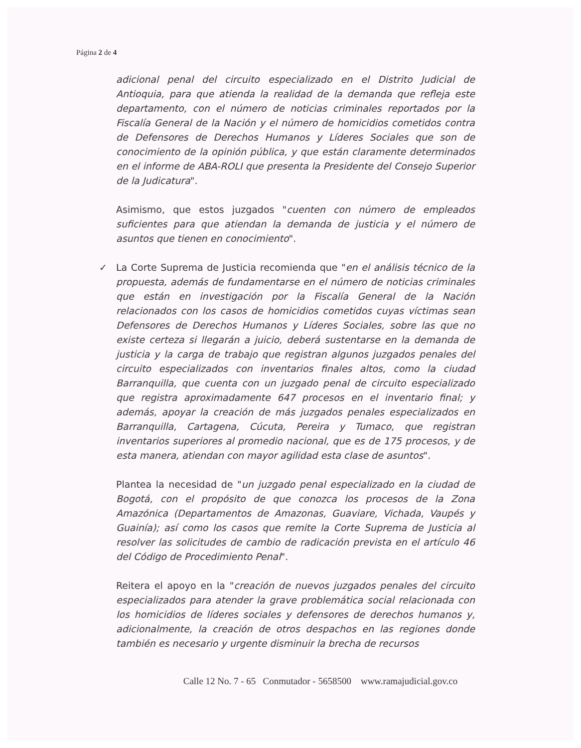Página 2 de 4
adicional penal del circuito especializado en el Distrito Judicial de Antioquia, para que atienda la realidad de la demanda que refleja este departamento, con el número de noticias criminales reportados por la Fiscalía General de la Nación y el número de homicidios cometidos contra de Defensores de Derechos Humanos y Líderes Sociales que son de conocimiento de la opinión pública, y que están claramente determinados en el informe de ABA-ROLI que presenta la Presidente del Consejo Superior de la Judicatura".
Asimismo, que estos juzgados "cuenten con número de empleados suficientes para que atiendan la demanda de justicia y el número de asuntos que tienen en conocimiento".
✓ La Corte Suprema de Justicia recomienda que "en el análisis técnico de la propuesta, además de fundamentarse en el número de noticias criminales que están en investigación por la Fiscalía General de la Nación relacionados con los casos de homicidios cometidos cuyas víctimas sean Defensores de Derechos Humanos y Líderes Sociales, sobre las que no existe certeza si llegarán a juicio, deberá sustentarse en la demanda de justicia y la carga de trabajo que registran algunos juzgados penales del circuito especializados con inventarios finales altos, como la ciudad Barranquilla, que cuenta con un juzgado penal de circuito especializado que registra aproximadamente 647 procesos en el inventario final; y además, apoyar la creación de más juzgados penales especializados en Barranquilla, Cartagena, Cúcuta, Pereira y Tumaco, que registran inventarios superiores al promedio nacional, que es de 175 procesos, y de esta manera, atiendan con mayor agilidad esta clase de asuntos".
Plantea la necesidad de "un juzgado penal especializado en la ciudad de Bogotá, con el propósito de que conozca los procesos de la Zona Amazónica (Departamentos de Amazonas, Guaviare, Vichada, Vaupés y Guainía); así como los casos que remite la Corte Suprema de Justicia al resolver las solicitudes de cambio de radicación prevista en el artículo 46 del Código de Procedimiento Penal".
Reitera el apoyo en la "creación de nuevos juzgados penales del circuito especializados para atender la grave problemática social relacionada con los homicidios de líderes sociales y defensores de derechos humanos y, adicionalmente, la creación de otros despachos en las regiones donde también es necesario y urgente disminuir la brecha de recursos
Calle 12 No. 7 - 65 Conmutador - 5658500 www.ramajudicial.gov.co